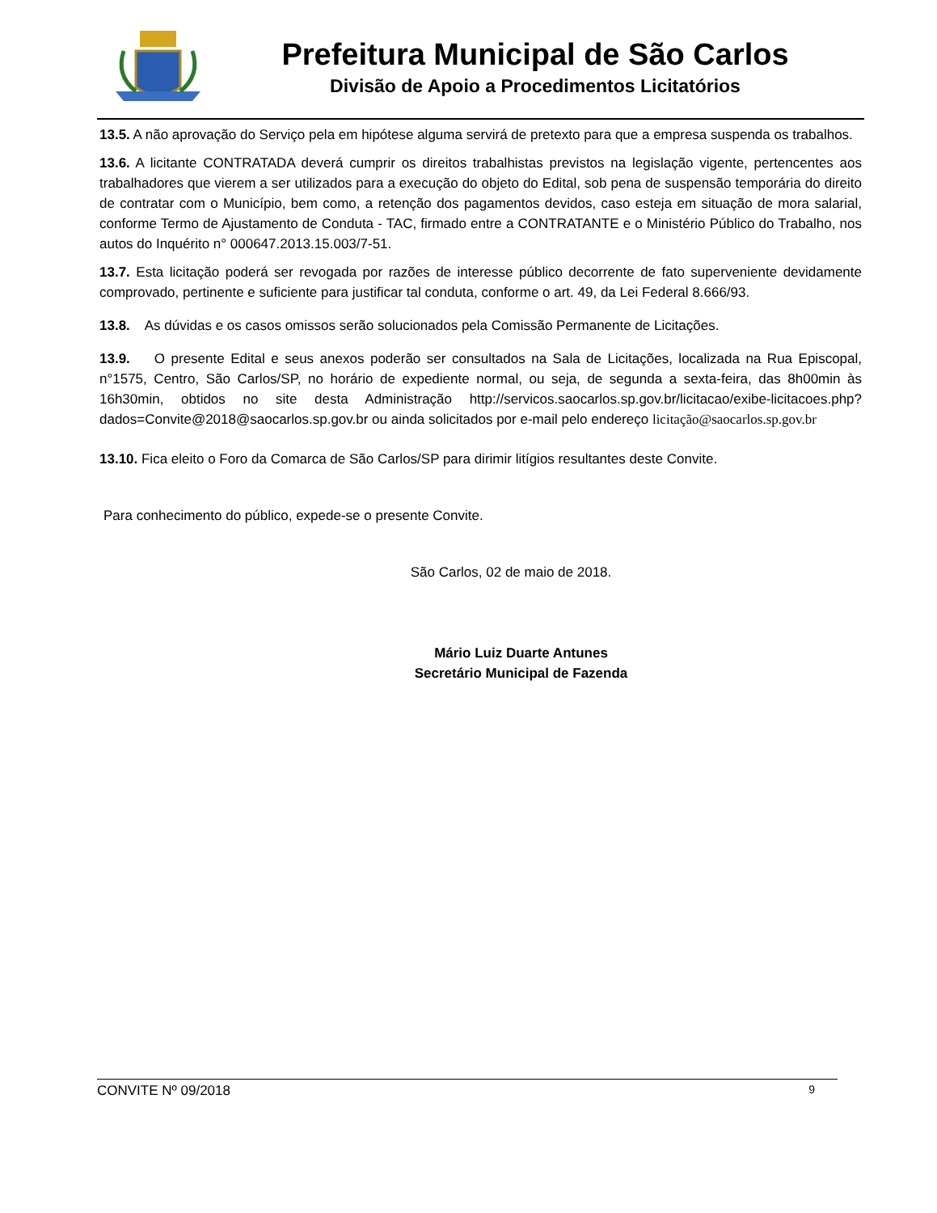Prefeitura Municipal de São Carlos
Divisão de Apoio a Procedimentos Licitatórios
13.5. A não aprovação do Serviço pela em hipótese alguma servirá de pretexto para que a empresa suspenda os trabalhos.
13.6. A licitante CONTRATADA deverá cumprir os direitos trabalhistas previstos na legislação vigente, pertencentes aos trabalhadores que vierem a ser utilizados para a execução do objeto do Edital, sob pena de suspensão temporária do direito de contratar com o Município, bem como, a retenção dos pagamentos devidos, caso esteja em situação de mora salarial, conforme Termo de Ajustamento de Conduta - TAC, firmado entre a CONTRATANTE e o Ministério Público do Trabalho, nos autos do Inquérito n° 000647.2013.15.003/7-51.
13.7. Esta licitação poderá ser revogada por razões de interesse público decorrente de fato superveniente devidamente comprovado, pertinente e suficiente para justificar tal conduta, conforme o art. 49, da Lei Federal 8.666/93.
13.8. As dúvidas e os casos omissos serão solucionados pela Comissão Permanente de Licitações.
13.9. O presente Edital e seus anexos poderão ser consultados na Sala de Licitações, localizada na Rua Episcopal, n°1575, Centro, São Carlos/SP, no horário de expediente normal, ou seja, de segunda a sexta-feira, das 8h00min às 16h30min, obtidos no site desta Administração http://servicos.saocarlos.sp.gov.br/licitacao/exibe-licitacoes.php?dados=Convite@2018@saocarlos.sp.gov.br ou ainda solicitados por e-mail pelo endereço licitação@saocarlos.sp.gov.br
13.10. Fica eleito o Foro da Comarca de São Carlos/SP para dirimir litígios resultantes deste Convite.
Para conhecimento do público, expede-se o presente Convite.
São Carlos, 02 de maio de 2018.
Mário Luiz Duarte Antunes
Secretário Municipal de Fazenda
CONVITE Nº 09/2018 9